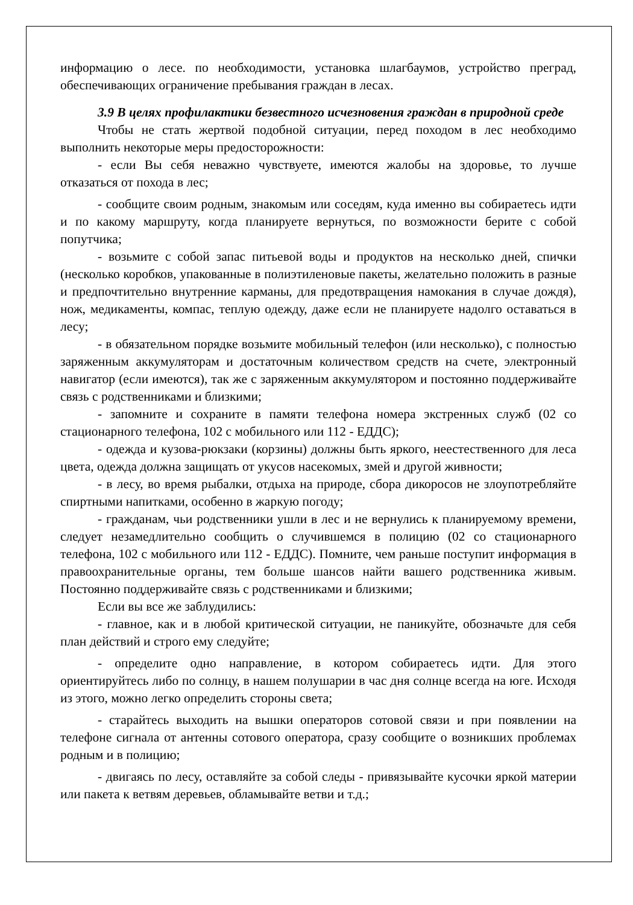информацию о лесе. по необходимости, установка шлагбаумов, устройство преград, обеспечивающих ограничение пребывания граждан в лесах.
3.9 В целях профилактики безвестного исчезновения граждан в природной среде
Чтобы не стать жертвой подобной ситуации, перед походом в лес необходимо выполнить некоторые меры предосторожности:
- если Вы себя неважно чувствуете, имеются жалобы на здоровье, то лучше отказаться от похода в лес;
- сообщите своим родным, знакомым или соседям, куда именно вы собираетесь идти и по какому маршруту, когда планируете вернуться, по возможности берите с собой попутчика;
- возьмите с собой запас питьевой воды и продуктов на несколько дней, спички (несколько коробков, упакованные в полиэтиленовые пакеты, желательно положить в разные и предпочтительно внутренние карманы, для предотвращения намокания в случае дождя), нож, медикаменты, компас, теплую одежду, даже если не планируете надолго оставаться в лесу;
- в обязательном порядке возьмите мобильный телефон (или несколько), с полностью заряженным аккумуляторам и достаточным количеством средств на счете, электронный навигатор (если имеются), так же с заряженным аккумулятором и постоянно поддерживайте связь с родственниками и близкими;
- запомните и сохраните в памяти телефона номера экстренных служб (02 со стационарного телефона, 102 с мобильного или 112 - ЕДДС);
- одежда и кузова-рюкзаки (корзины) должны быть яркого, неестественного для леса цвета, одежда должна защищать от укусов насекомых, змей и другой живности;
- в лесу, во время рыбалки, отдыха на природе, сбора дикоросов не злоупотребляйте спиртными напитками, особенно в жаркую погоду;
- гражданам, чьи родственники ушли в лес и не вернулись к планируемому времени, следует незамедлительно сообщить о случившемся в полицию (02 со стационарного телефона, 102 с мобильного или 112 - ЕДДС). Помните, чем раньше поступит информация в правоохранительные органы, тем больше шансов найти вашего родственника живым. Постоянно поддерживайте связь с родственниками и близкими;
Если вы все же заблудились:
- главное, как и в любой критической ситуации, не паникуйте, обозначьте для себя план действий и строго ему следуйте;
- определите одно направление, в котором собираетесь идти. Для этого ориентируйтесь либо по солнцу, в нашем полушарии в час дня солнце всегда на юге. Исходя из этого, можно легко определить стороны света;
- старайтесь выходить на вышки операторов сотовой связи и при появлении на телефоне сигнала от антенны сотового оператора, сразу сообщите о возникших проблемах родным и в полицию;
- двигаясь по лесу, оставляйте за собой следы - привязывайте кусочки яркой материи или пакета к ветвям деревьев, обламывайте ветви и т.д.;